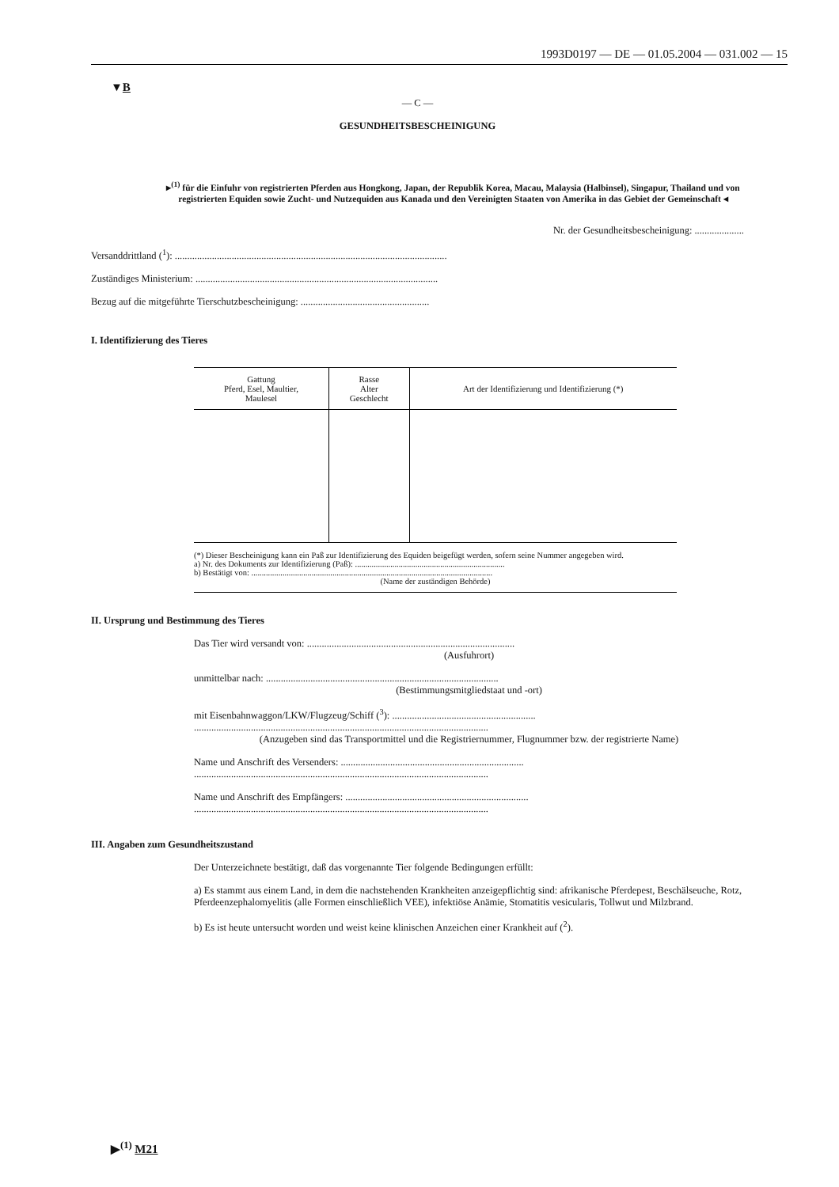1993D0197 — DE — 01.05.2004 — 031.002 — 15
▼B
— C —
GESUNDHEITSBESCHEINIGUNG
▸<sup>(1)</sup> für die Einfuhr von registrierten Pferden aus Hongkong, Japan, der Republik Korea, Macau, Malaysia (Halbinsel), Singapur, Thailand und von registrierten Equiden sowie Zucht- und Nutzequiden aus Kanada und den Vereinigten Staaten von Amerika in das Gebiet der Gemeinschaft ◂
Nr. der Gesundheitsbescheinigung: ....................
Versanddrittland (<sup>1</sup>): ..............................................................................................................
Zuständiges Ministerium: ..................................................................................................
Bezug auf die mitgeführte Tierschutzbescheinigung: ....................................................
I. Identifizierung des Tieres
| Gattung Pferd, Esel, Maultier, Maulesel | Rasse Alter Geschlecht | Art der Identifizierung und Identifizierung (*) |
| --- | --- | --- |
(*) Dieser Bescheinigung kann ein Paß zur Identifizierung des Equiden beigefügt werden, sofern seine Nummer angegeben wird.
a) Nr. des Dokuments zur Identifizierung (Paß): ........................................................................
b) Bestätigt von: ....................................................................................................................
(Name der zuständigen Behörde)
II. Ursprung und Bestimmung des Tieres
Das Tier wird versandt von: ....................................................................................
(Ausfuhrort)
unmittelbar nach: ..............................................................................................
(Bestimmungsmitgliedstaat und -ort)
mit Eisenbahnwaggon/LKW/Flugzeug/Schiff (<sup>3</sup>): ..........................................................
.......................................................................................................................
(Anzugeben sind das Transportmittel und die Registriernummer, Flugnummer bzw. der registrierte Name)
Name und Anschrift des Versenders: ..........................................................................
.......................................................................................................................
Name und Anschrift des Empfängers: ..........................................................................
.......................................................................................................................
III. Angaben zum Gesundheitszustand
Der Unterzeichnete bestätigt, daß das vorgenannte Tier folgende Bedingungen erfüllt:
a) Es stammt aus einem Land, in dem die nachstehenden Krankheiten anzeigepflichtig sind: afrikanische Pferdepest, Beschälseuche, Rotz, Pferdeenzephalomyelitis (alle Formen einschließlich VEE), infektiöse Anämie, Stomatitis vesicularis, Tollwut und Milzbrand.
b) Es ist heute untersucht worden und weist keine klinischen Anzeichen einer Krankheit auf (<sup>2</sup>).
▶<sup>(1)</sup> M21